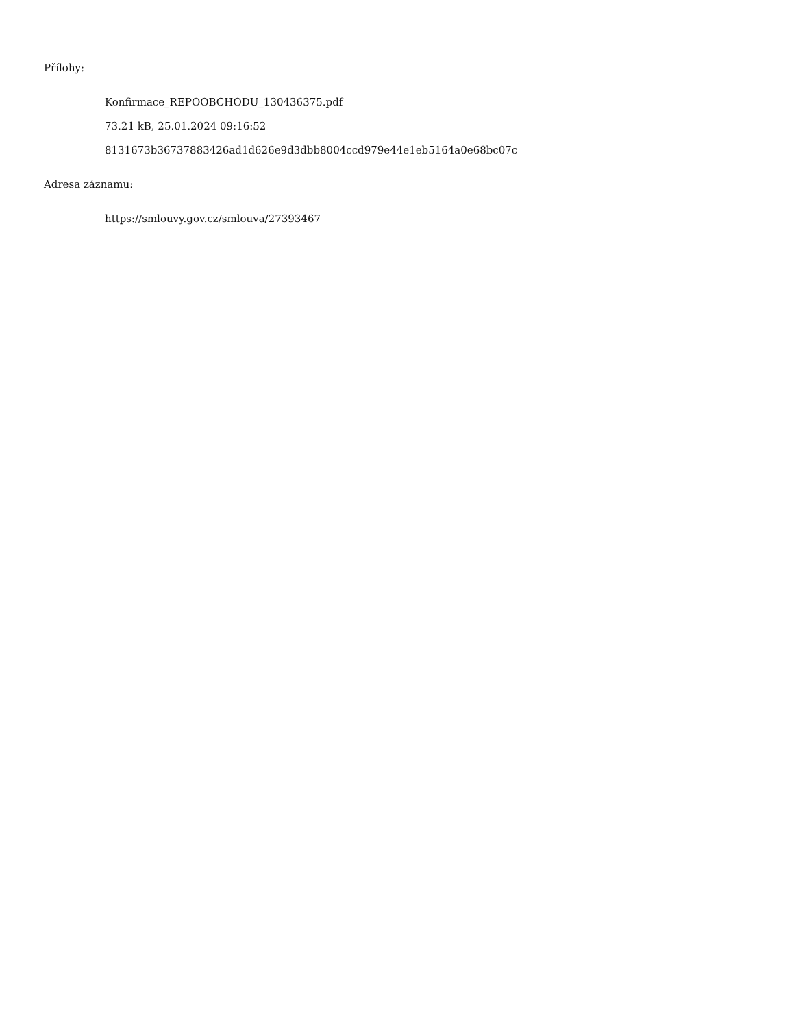Přílohy:
Konfirmace_REPOOBCHODU_130436375.pdf
73.21 kB, 25.01.2024 09:16:52
8131673b36737883426ad1d626e9d3dbb8004ccd979e44e1eb5164a0e68bc07c
Adresa záznamu:
https://smlouvy.gov.cz/smlouva/27393467